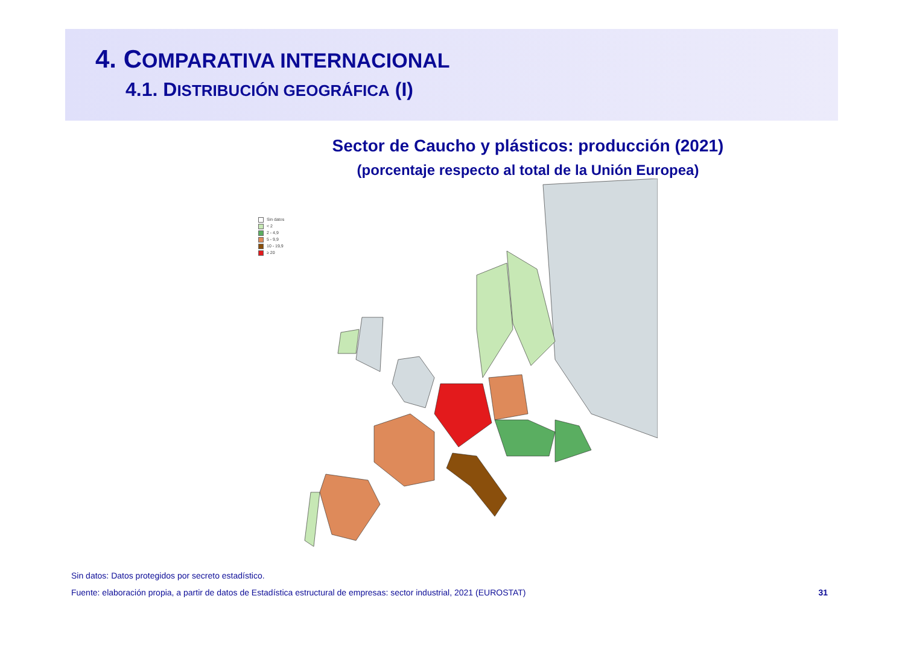4. COMPARATIVA INTERNACIONAL
4.1. DISTRIBUCIÓN GEOGRÁFICA (I)
Sector de Caucho y plásticos: producción (2021)
(porcentaje respecto al total de la Unión Europea)
Sin datos
< 2
2 - 4,9
5 - 9,9
10 - 19,9
≥ 20
Sin datos: Datos protegidos por secreto estadístico.
Fuente: elaboración propia, a partir de datos de Estadística estructural de empresas: sector industrial, 2021 (EUROSTAT) 31